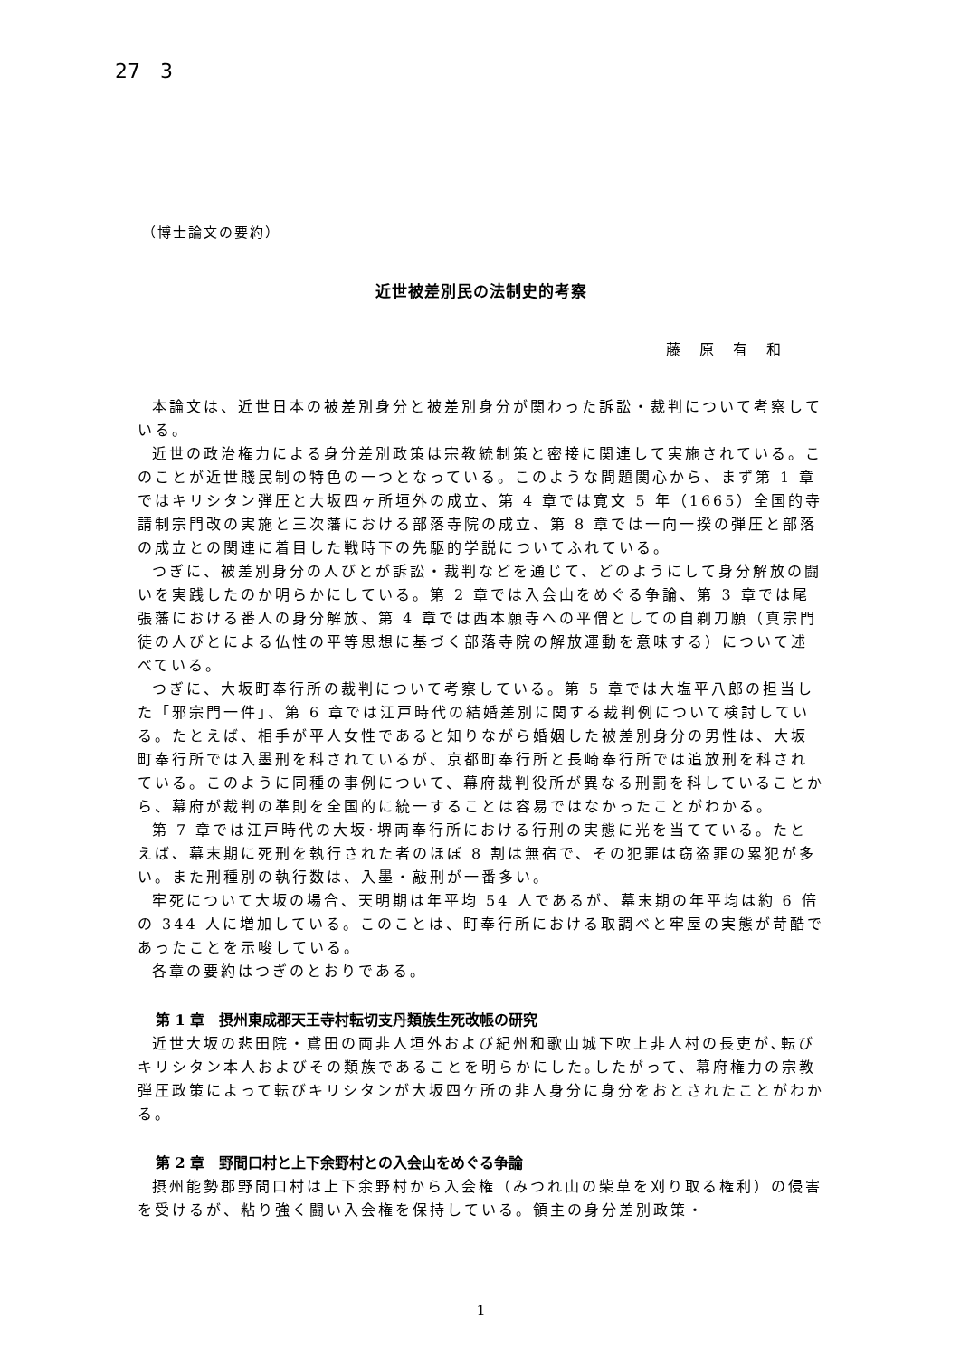27　3
（博士論文の要約）
近世被差別民の法制史的考察
藤 原 有 和
本論文は、近世日本の被差別身分と被差別身分が関わった訴訟・裁判について考察している。
近世の政治権力による身分差別政策は宗教統制策と密接に関連して実施されている。このことが近世賤民制の特色の一つとなっている。このような問題関心から、まず第 1 章ではキリシタン弾圧と大坂四ヶ所垣外の成立、第 4 章では寛文 5 年（1665）全国的寺請制宗門改の実施と三次藩における部落寺院の成立、第 8 章では一向一揆の弾圧と部落の成立との関連に着目した戦時下の先駆的学説についてふれている。
つぎに、被差別身分の人びとが訴訟・裁判などを通じて、どのようにして身分解放の闘いを実践したのか明らかにしている。第 2 章では入会山をめぐる争論、第 3 章では尾張藩における番人の身分解放、第 4 章では西本願寺への平僧としての自剃刀願（真宗門徒の人びとによる仏性の平等思想に基づく部落寺院の解放運動を意味する）について述べている。
つぎに、大坂町奉行所の裁判について考察している。第 5 章では大塩平八郎の担当した「邪宗門一件」、第 6 章では江戸時代の結婚差別に関する裁判例について検討している。たとえば、相手が平人女性であると知りながら婚姻した被差別身分の男性は、大坂町奉行所では入墨刑を科されているが、京都町奉行所と長崎奉行所では追放刑を科されている。このように同種の事例について、幕府裁判役所が異なる刑罰を科していることから、幕府が裁判の準則を全国的に統一することは容易ではなかったことがわかる。
第 7 章では江戸時代の大坂･堺両奉行所における行刑の実態に光を当てている。たとえば、幕末期に死刑を執行された者のほぼ 8 割は無宿で、その犯罪は窃盗罪の累犯が多い。また刑種別の執行数は、入墨・敲刑が一番多い。
牢死について大坂の場合、天明期は年平均 54 人であるが、幕末期の年平均は約 6 倍の 344 人に増加している。このことは、町奉行所における取調べと牢屋の実態が苛酷であったことを示唆している。
各章の要約はつぎのとおりである。
第 1 章　摂州東成郡天王寺村転切支丹類族生死改帳の研究
近世大坂の悲田院・鳶田の両非人垣外および紀州和歌山城下吹上非人村の長吏が､転びキリシタン本人およびその類族であることを明らかにした｡したがって、幕府権力の宗教弾圧政策によって転びキリシタンが大坂四ケ所の非人身分に身分をおとされたことがわかる。
第 2 章　野間口村と上下余野村との入会山をめぐる争論
摂州能勢郡野間口村は上下余野村から入会権（みつれ山の柴草を刈り取る権利）の侵害を受けるが、粘り強く闘い入会権を保持している。領主の身分差別政策・
1